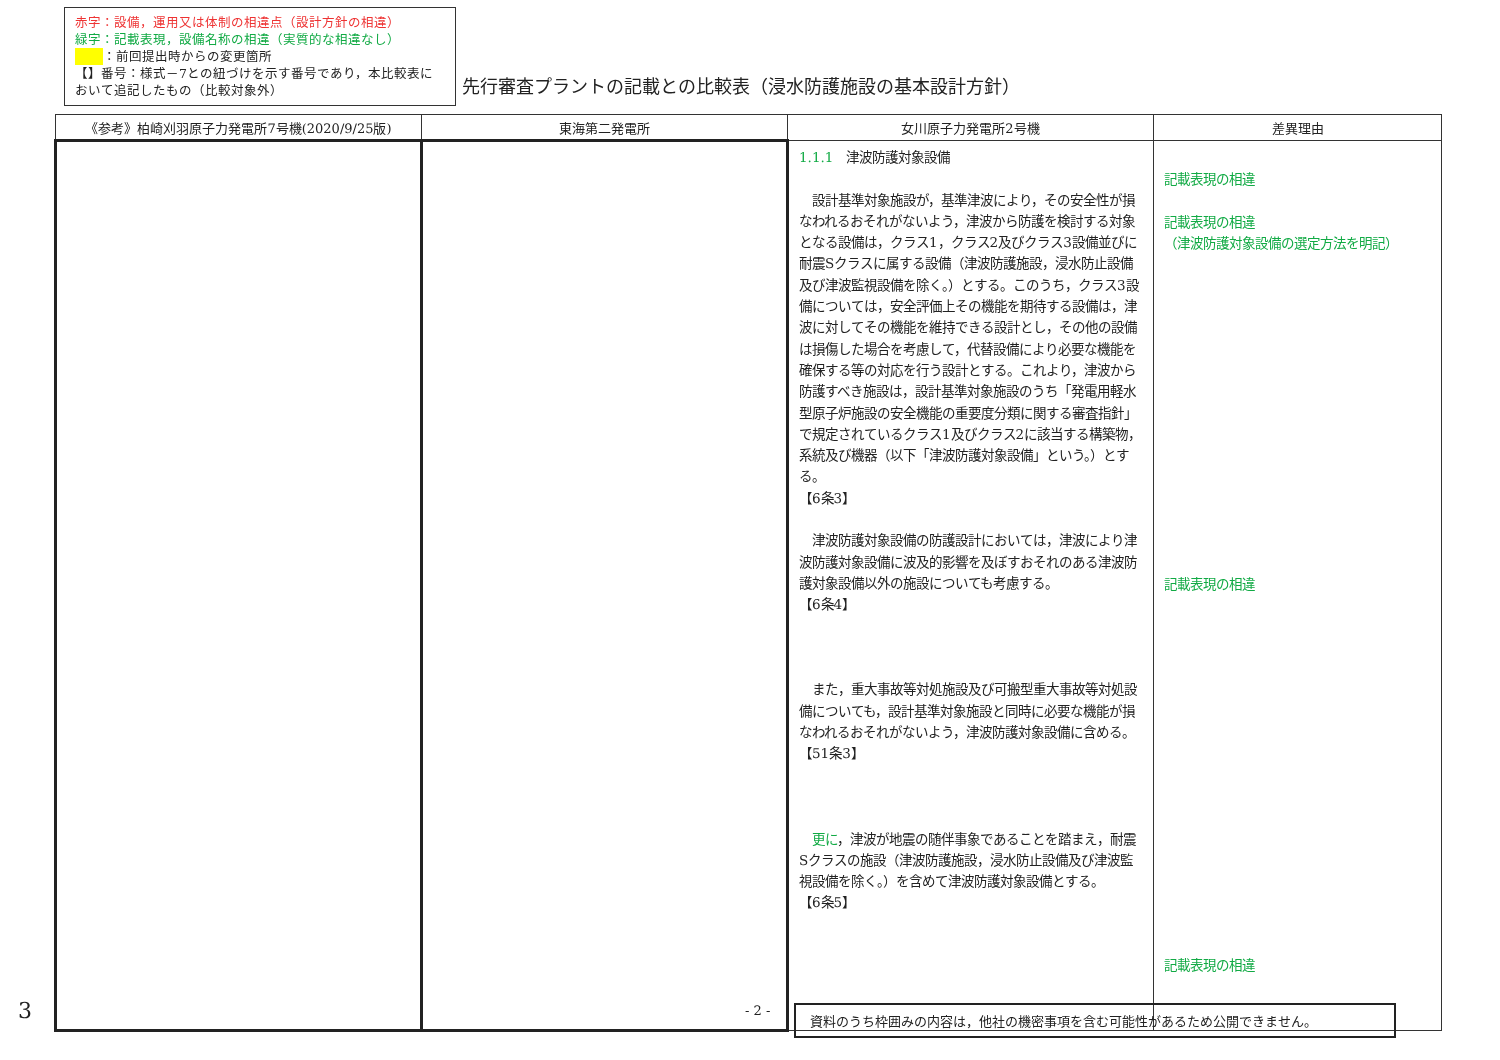赤字：設備，運用又は体制の相違点（設計方針の相違）
緑字：記載表現，設備名称の相違（実質的な相違なし）
：前回提出時からの変更箇所
【】番号：様式－7との紐づけを示す番号であり，本比較表において追記したもの（比較対象外）
先行審査プラントの記載との比較表（浸水防護施設の基本設計方針）
| 《参考》柏崎刈羽原子力発電所7号機(2020/9/25版) | 東海第二発電所 | 女川原子力発電所2号機 | 差異理由 |
| --- | --- | --- | --- |
| | | 1.1.1 津波防護対象設備 設計基準対象施設が，基準津波により，その安全性が損なわれるおそれがないよう，津波から防護を検討する対象となる設備は，クラス1，クラス2及びクラス3設備並びに耐震Sクラスに属する設備（津波防護施設，浸水防止設備及び津波監視設備を除く。）とする。このうち，クラス3設備については，安全評価上その機能を期待する設備は，津波に対してその機能を維持できる設計とし，その他の設備は損傷した場合を考慮して，代替設備により必要な機能を確保する等の対応を行う設計とする。これより，津波から防護すべき施設は，設計基準対象施設のうち「発電用軽水型原子炉施設の安全機能の重要度分類に関する審査指針」で規定されているクラス1及びクラス2に該当する構築物，系統及び機器（以下「津波防護対象設備」という。）とする。 【6条3】 津波防護対象設備の防護設計においては，津波により津波防護対象設備に波及的影響を及ぼすおそれのある津波防護対象設備以外の施設についても考慮する。 【6条4】 また，重大事故等対処施設及び可搬型重大事故等対処設備についても，設計基準対象施設と同時に必要な機能が損なわれるおそれがないよう，津波防護対象設備に含める。 【51条3】 更に ，津波が地震の随伴事象であることを踏まえ，耐震Sクラスの施設（津波防護施設，浸水防止設備及び津波監視設備を除く。）を含めて津波防護対象設備とする。 【6条5】 | 記載表現の相違 記載表現の相違 （津波防護対象設備の選定方法を明記） 記載表現の相違 記載表現の相違 |
3 - 2 - 資料のうち枠囲みの内容は，他社の機密事項を含む可能性があるため公開できません。